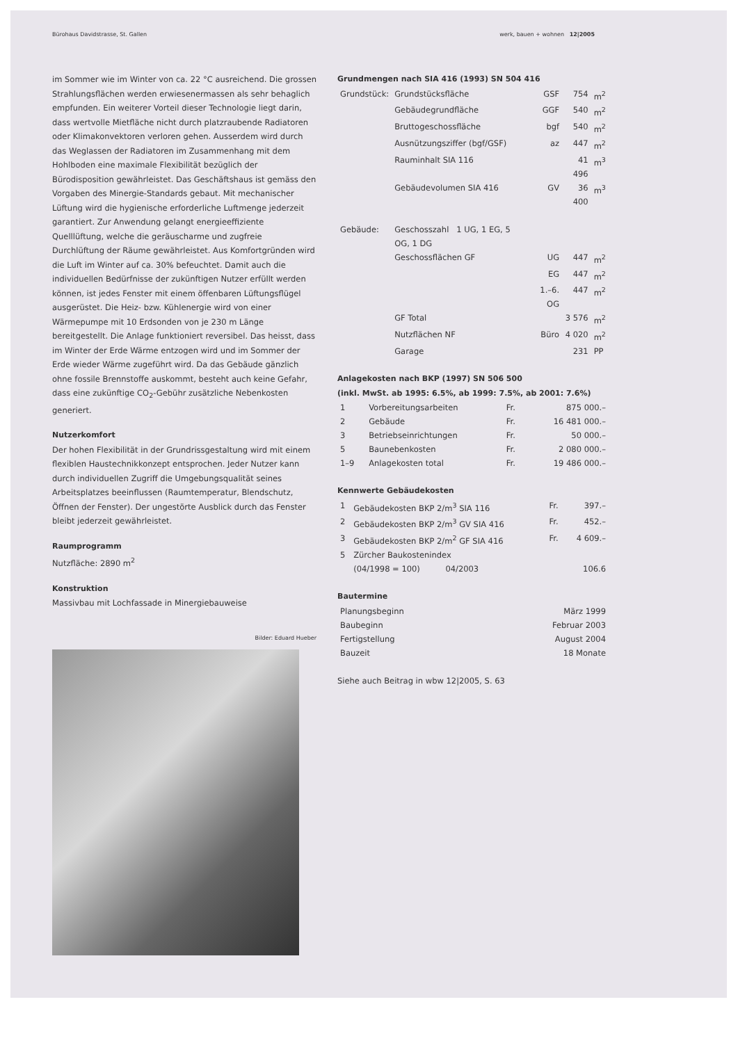Bürohaus Davidstrasse, St. Gallen werk, bauen + wohnen 12|2005
im Sommer wie im Winter von ca. 22 °C ausreichend. Die grossen Strahlungsflächen werden erwiesenermassen als sehr behaglich empfunden. Ein weiterer Vorteil dieser Technologie liegt darin, dass wertvolle Mietfläche nicht durch platzraubende Radiatoren oder Klimakonvektoren verloren gehen. Ausserdem wird durch das Weglassen der Radiatoren im Zusammenhang mit dem Hohlboden eine maximale Flexibilität bezüglich der Bürodisposition gewährleistet. Das Geschäftshaus ist gemäss den Vorgaben des Minergie-Standards gebaut. Mit mechanischer Lüftung wird die hygienische erforderliche Luftmenge jederzeit garantiert. Zur Anwendung gelangt energieeffiziente Quelllüftung, welche die geräuscharme und zugfreie Durchlüftung der Räume gewährleistet. Aus Komfortgründen wird die Luft im Winter auf ca. 30% befeuchtet. Damit auch die individuellen Bedürfnisse der zukünftigen Nutzer erfüllt werden können, ist jedes Fenster mit einem öffenbaren Lüftungsflügel ausgerüstet. Die Heiz- bzw. Kühlenergie wird von einer Wärmepumpe mit 10 Erdsonden von je 230 m Länge bereitgestellt. Die Anlage funktioniert reversibel. Das heisst, dass im Winter der Erde Wärme entzogen wird und im Sommer der Erde wieder Wärme zugeführt wird. Da das Gebäude gänzlich ohne fossile Brennstoffe auskommt, besteht auch keine Gefahr, dass eine zukünftige CO<sub>2</sub>-Gebühr zusätzliche Nebenkosten generiert.
Nutzerkomfort
Der hohen Flexibilität in der Grundrissgestaltung wird mit einem flexiblen Haustechnikkonzept entsprochen. Jeder Nutzer kann durch individuellen Zugriff die Umgebungsqualität seines Arbeitsplatzes beeinflussen (Raumtemperatur, Blendschutz, Öffnen der Fenster). Der ungestörte Ausblick durch das Fenster bleibt jederzeit gewährleistet.
Raumprogramm
Nutzfläche: 2890 m<sup>2</sup>
Konstruktion
Massivbau mit Lochfassade in Minergiebauweise
Bilder: Eduard Hueber
Grundmengen nach SIA 416 (1993) SN 504 416
| Grundstück: | Grundstücksfläche | GSF | 754 | m<sup>2</sup> |
| | Gebäudegrundfläche | GGF | 540 | m<sup>2</sup> |
| | Bruttogeschossfläche | bgf | 540 | m<sup>2</sup> |
| | Ausnützungsziffer (bgf/GSF) | az | 447 | m<sup>2</sup> |
| | Rauminhalt SIA 116 | | 41 496 | m<sup>3</sup> |
| | Gebäudevolumen SIA 416 | GV | 36 400 | m<sup>3</sup> |
| Gebäude: | Geschosszahl 1 UG, 1 EG, 5 OG, 1 DG | | | |
| | Geschossflächen GF | UG | 447 | m<sup>2</sup> |
| | | EG | 447 | m<sup>2</sup> |
| | | 1.–6. OG | 447 | m<sup>2</sup> |
| | GF Total | | 3 576 | m<sup>2</sup> |
| | Nutzflächen NF | Büro | 4 020 | m<sup>2</sup> |
| | Garage | | 231 | PP |
Anlagekosten nach BKP (1997) SN 506 500
(inkl. MwSt. ab 1995: 6.5%, ab 1999: 7.5%, ab 2001: 7.6%)
| 1 | Vorbereitungsarbeiten | Fr. | 875 000.– |
| 2 | Gebäude | Fr. | 16 481 000.– |
| 3 | Betriebseinrichtungen | Fr. | 50 000.– |
| 5 | Baunebenkosten | Fr. | 2 080 000.– |
| 1–9 | Anlagekosten total | Fr. | 19 486 000.– |
Kennwerte Gebäudekosten
| 1 | Gebäudekosten BKP 2/m<sup>3</sup> SIA 116 | Fr. | 397.– |
| 2 | Gebäudekosten BKP 2/m<sup>3</sup> GV SIA 416 | Fr. | 452.– |
| 3 | Gebäudekosten BKP 2/m<sup>2</sup> GF SIA 416 | Fr. | 4 609.– |
| 5 | Zürcher Baukostenindex | | |
| | (04/1998 = 100) 04/2003 | | 106.6 |
Bautermine
| Planungsbeginn | März 1999 |
| Baubeginn | Februar 2003 |
| Fertigstellung | August 2004 |
| Bauzeit | 18 Monate |
Siehe auch Beitrag in wbw 12|2005, S. 63